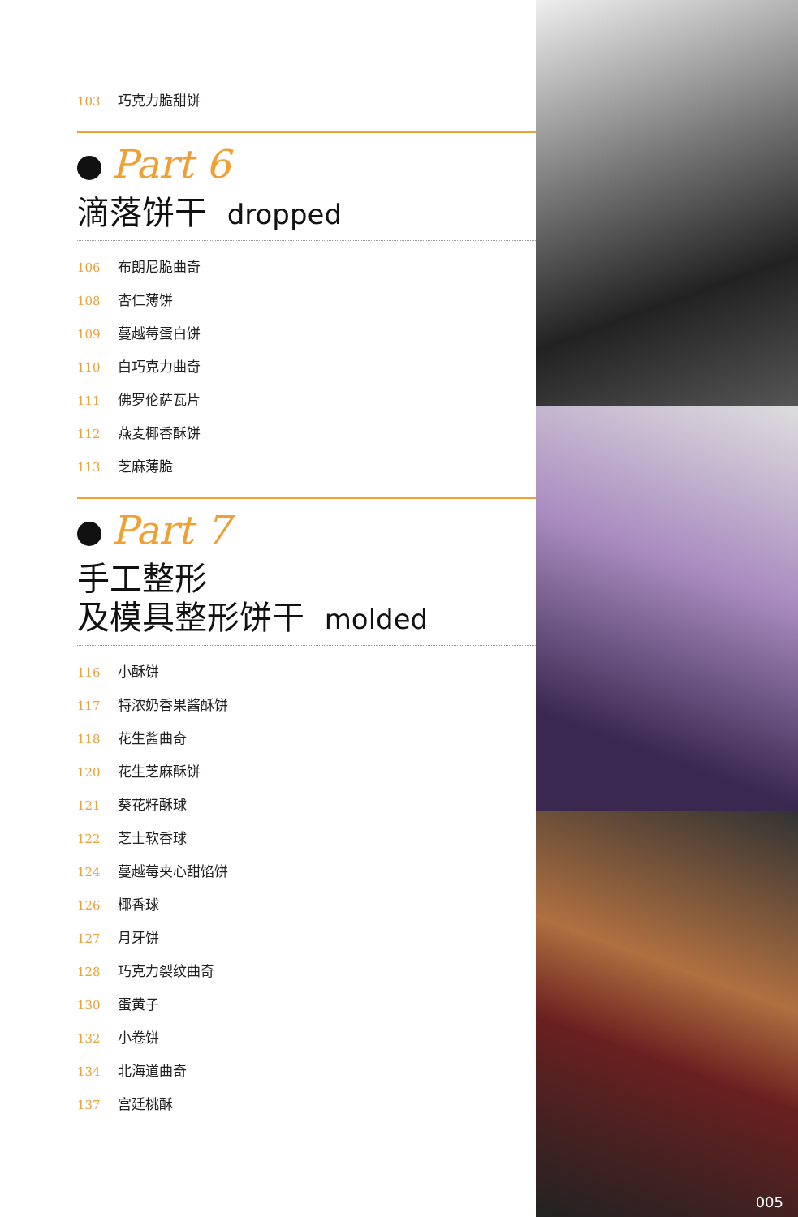103 巧克力脆甜饼
Part 6
滴落饼干 dropped
106 布朗尼脆曲奇
108 杏仁薄饼
109 蔓越莓蛋白饼
110 白巧克力曲奇
111 佛罗伦萨瓦片
112 燕麦椰香酥饼
113 芝麻薄脆
Part 7
手工整形
及模具整形饼干 molded
116 小酥饼
117 特浓奶香果酱酥饼
118 花生酱曲奇
120 花生芝麻酥饼
121 葵花籽酥球
122 芝士软香球
124 蔓越莓夹心甜馅饼
126 椰香球
127 月牙饼
128 巧克力裂纹曲奇
130 蛋黄子
132 小卷饼
134 北海道曲奇
137 宫廷桃酥
005